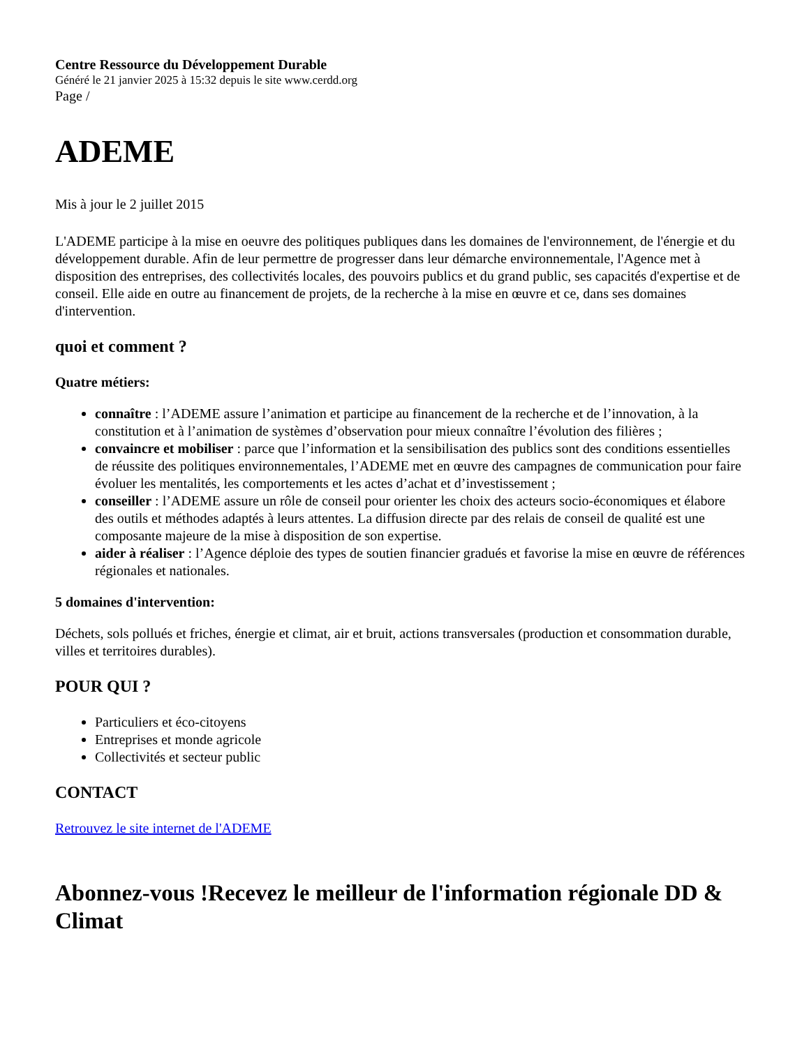Centre Ressource du Développement Durable
Généré le 21 janvier 2025 à 15:32 depuis le site www.cerdd.org
Page /
ADEME
Mis à jour le 2 juillet 2015
L'ADEME participe à la mise en oeuvre des politiques publiques dans les domaines de l'environnement, de l'énergie et du développement durable. Afin de leur permettre de progresser dans leur démarche environnementale, l'Agence met à disposition des entreprises, des collectivités locales, des pouvoirs publics et du grand public, ses capacités d'expertise et de conseil. Elle aide en outre au financement de projets, de la recherche à la mise en œuvre et ce, dans ses domaines d'intervention.
quoi et comment ?
Quatre métiers:
connaître : l’ADEME assure l’animation et participe au financement de la recherche et de l’innovation, à la constitution et à l’animation de systèmes d’observation pour mieux connaître l’évolution des filières ;
convaincre et mobiliser : parce que l’information et la sensibilisation des publics sont des conditions essentielles de réussite des politiques environnementales, l’ADEME met en œuvre des campagnes de communication pour faire évoluer les mentalités, les comportements et les actes d’achat et d’investissement ;
conseiller : l’ADEME assure un rôle de conseil pour orienter les choix des acteurs socio-économiques et élabore des outils et méthodes adaptés à leurs attentes. La diffusion directe par des relais de conseil de qualité est une composante majeure de la mise à disposition de son expertise.
aider à réaliser : l’Agence déploie des types de soutien financier gradués et favorise la mise en œuvre de références régionales et nationales.
5 domaines d'intervention:
Déchets, sols pollués et friches, énergie et climat, air et bruit, actions transversales (production et consommation durable, villes et territoires durables).
POUR QUI ?
Particuliers et éco-citoyens
Entreprises et monde agricole
Collectivités et secteur public
CONTACT
Retrouvez le site internet de l'ADEME
Abonnez-vous !Recevez le meilleur de l'information régionale DD & Climat